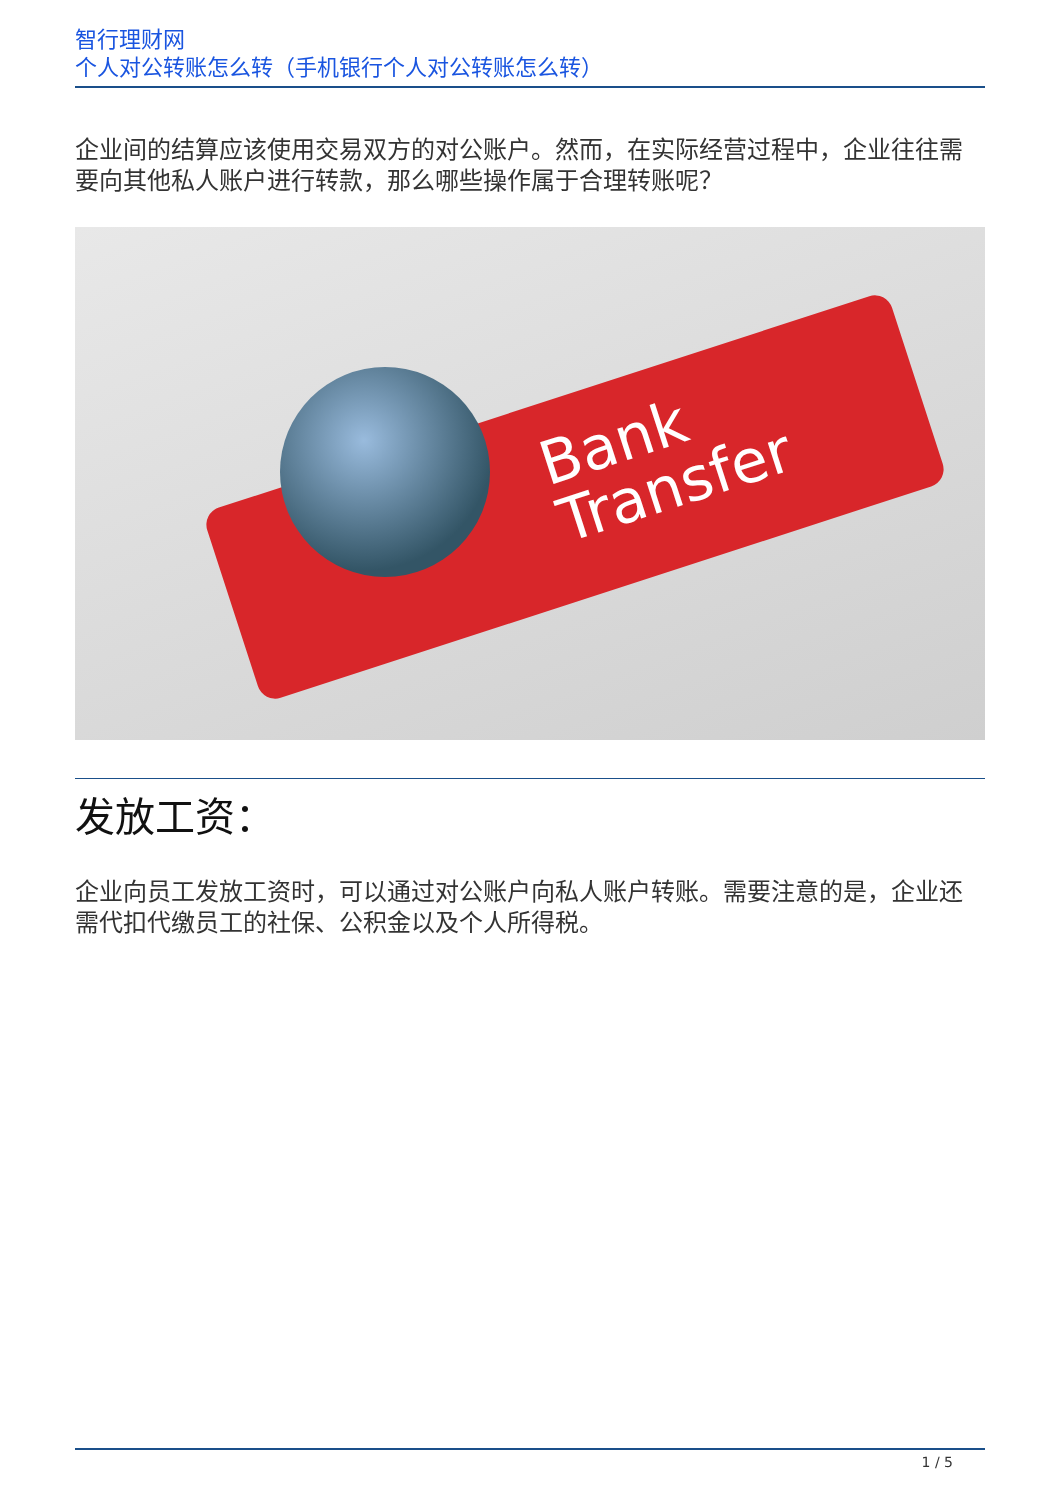智行理财网
个人对公转账怎么转（手机银行个人对公转账怎么转）
企业间的结算应该使用交易双方的对公账户。然而，在实际经营过程中，企业往往需要向其他私人账户进行转款，那么哪些操作属于合理转账呢？
Bank
Transfer
发放工资：
企业向员工发放工资时，可以通过对公账户向私人账户转账。需要注意的是，企业还需代扣代缴员工的社保、公积金以及个人所得税。
1 / 5